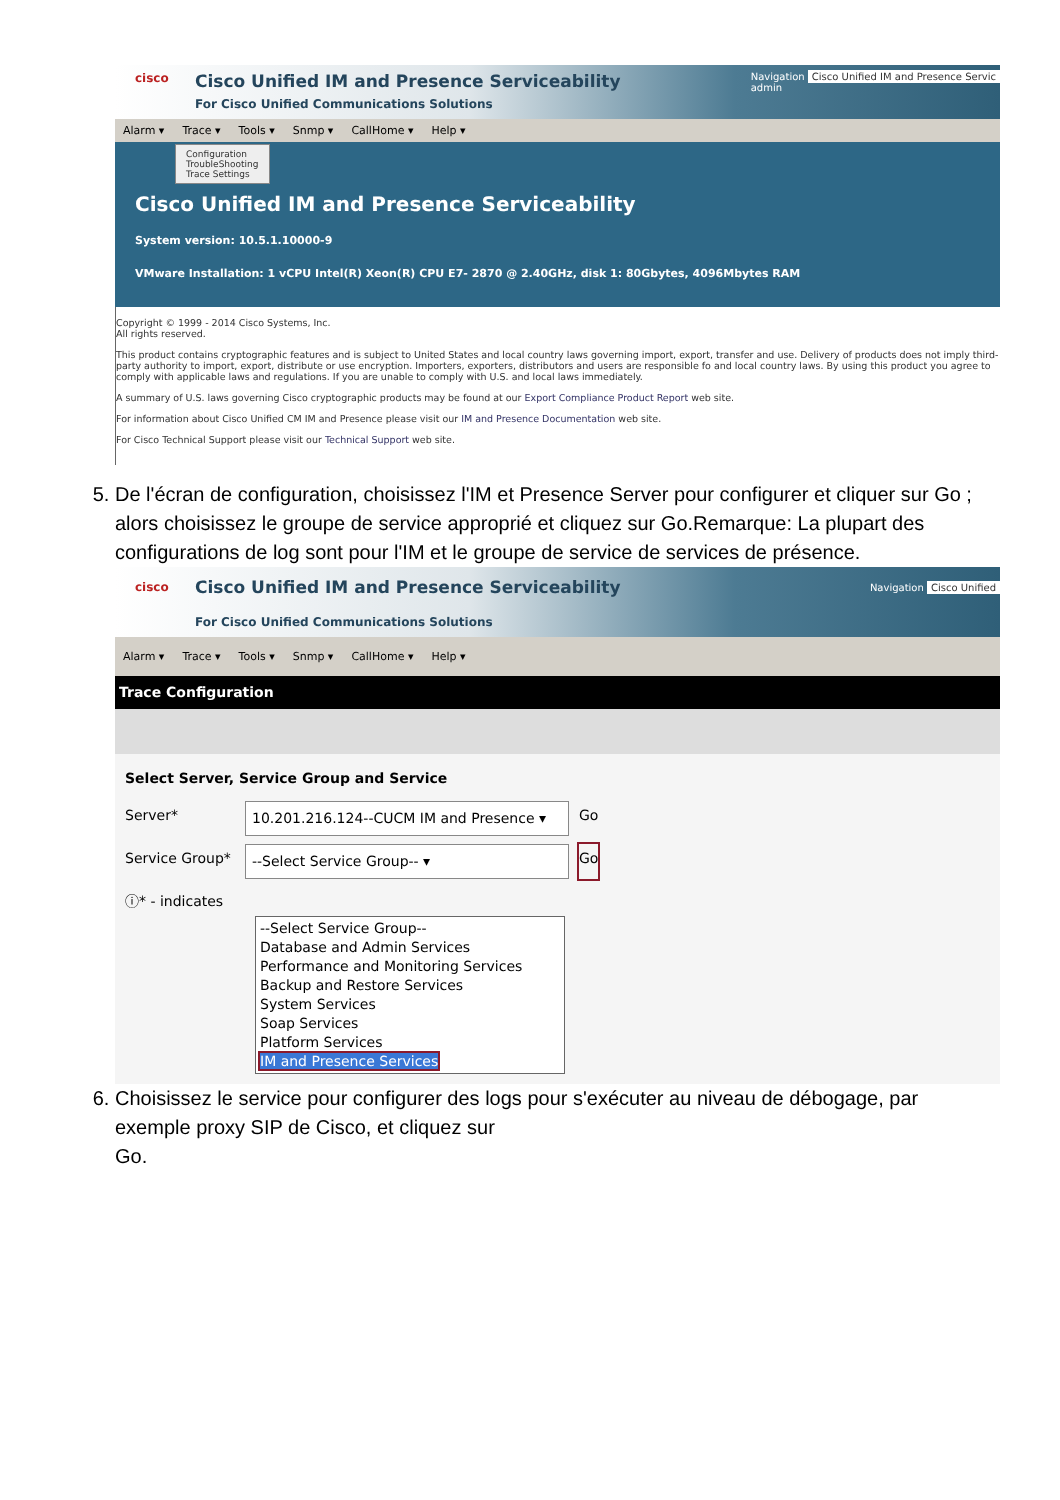cisco
Cisco Unified IM and Presence Serviceability
For Cisco Unified Communications Solutions
Navigation Cisco Unified IM and Presence Servic
admin
Alarm ▾ Trace ▾ Tools ▾ Snmp ▾ CallHome ▾ Help ▾
Configuration
TroubleShooting
Trace Settings
Cisco Unified IM and Presence Serviceability
System version: 10.5.1.10000-9
VMware Installation: 1 vCPU Intel(R) Xeon(R) CPU E7- 2870 @ 2.40GHz, disk 1: 80Gbytes, 4096Mbytes RAM
Copyright © 1999 - 2014 Cisco Systems, Inc.
All rights reserved.
This product contains cryptographic features and is subject to United States and local country laws governing import, export, transfer and use. Delivery of products does not imply third-party authority to import, export, distribute or use encryption. Importers, exporters, distributors and users are responsible fo and local country laws. By using this product you agree to comply with applicable laws and regulations. If you are unable to comply with U.S. and local laws immediately.
A summary of U.S. laws governing Cisco cryptographic products may be found at our Export Compliance Product Report web site.
For information about Cisco Unified CM IM and Presence please visit our IM and Presence Documentation web site.
For Cisco Technical Support please visit our Technical Support web site.
5. De l'écran de configuration, choisissez l'IM et Presence Server pour configurer et cliquer sur Go ; alors choisissez le groupe de service approprié et cliquez sur Go.Remarque: La plupart des configurations de log sont pour l'IM et le groupe de service de services de présence.
cisco
Cisco Unified IM and Presence Serviceability
For Cisco Unified Communications Solutions
Navigation Cisco Unified
Alarm ▾ Trace ▾ Tools ▾ Snmp ▾ CallHome ▾ Help ▾
Trace Configuration
Select Server, Service Group and Service
Server* 10.201.216.124--CUCM IM and Presence ▾ Go
Service Group* --Select Service Group-- ▾ Go
ⓘ* - indicates
--Select Service Group--
Database and Admin Services
Performance and Monitoring Services
Backup and Restore Services
System Services
Soap Services
Platform Services
IM and Presence Services
6. Choisissez le service pour configurer des logs pour s'exécuter au niveau de débogage, par exemple proxy SIP de Cisco, et cliquez sur
Go.